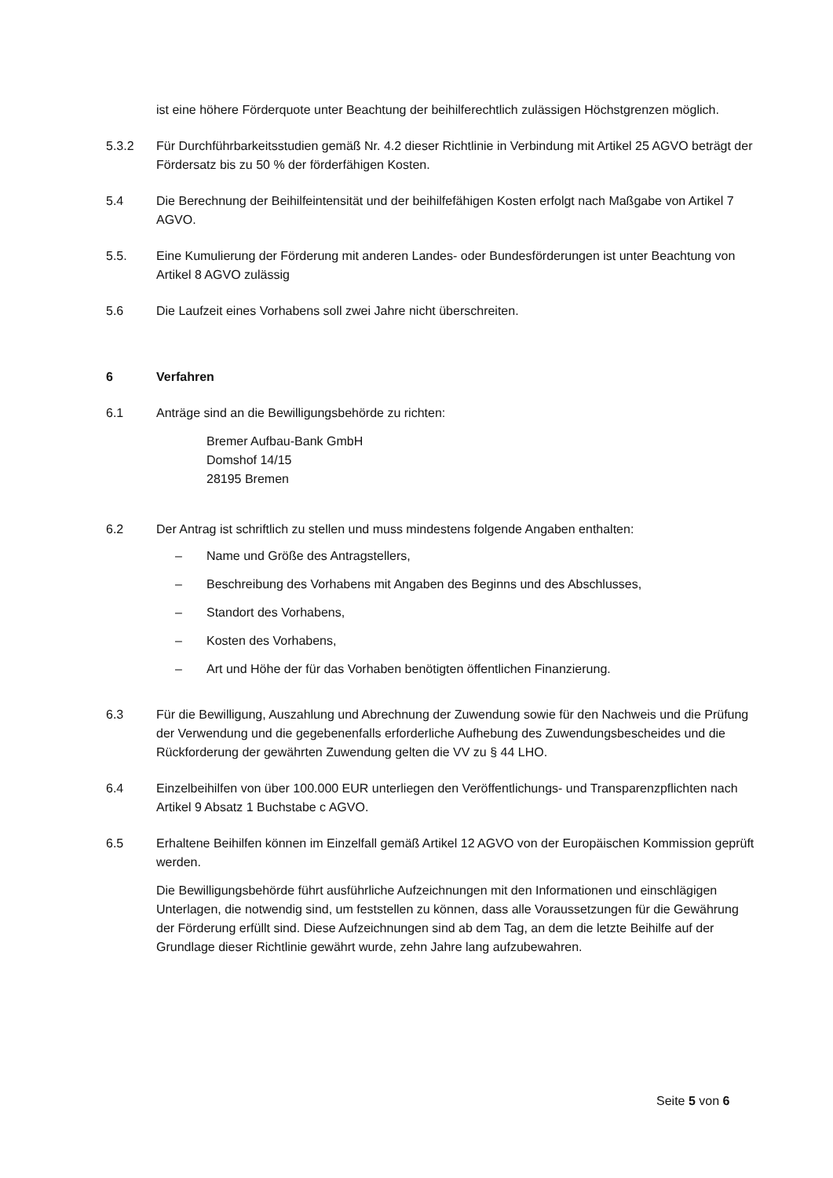ist eine höhere Förderquote unter Beachtung der beihilferechtlich zulässigen Höchstgrenzen möglich.
5.3.2 Für Durchführbarkeitsstudien gemäß Nr. 4.2 dieser Richtlinie in Verbindung mit Artikel 25 AGVO beträgt der Fördersatz bis zu 50 % der förderfähigen Kosten.
5.4 Die Berechnung der Beihilfeintensität und der beihilfefähigen Kosten erfolgt nach Maßgabe von Artikel 7 AGVO.
5.5. Eine Kumulierung der Förderung mit anderen Landes- oder Bundesförderungen ist unter Beachtung von Artikel 8 AGVO zulässig
5.6 Die Laufzeit eines Vorhabens soll zwei Jahre nicht überschreiten.
6 Verfahren
6.1 Anträge sind an die Bewilligungsbehörde zu richten:
Bremer Aufbau-Bank GmbH
Domshof 14/15
28195 Bremen
6.2 Der Antrag ist schriftlich zu stellen und muss mindestens folgende Angaben enthalten:
– Name und Größe des Antragstellers,
– Beschreibung des Vorhabens mit Angaben des Beginns und des Abschlusses,
– Standort des Vorhabens,
– Kosten des Vorhabens,
– Art und Höhe der für das Vorhaben benötigten öffentlichen Finanzierung.
6.3 Für die Bewilligung, Auszahlung und Abrechnung der Zuwendung sowie für den Nachweis und die Prüfung der Verwendung und die gegebenenfalls erforderliche Aufhebung des Zuwendungsbescheides und die Rückforderung der gewährten Zuwendung gelten die VV zu § 44 LHO.
6.4 Einzelbeihilfen von über 100.000 EUR unterliegen den Veröffentlichungs- und Transparenzpflichten nach Artikel 9 Absatz 1 Buchstabe c AGVO.
6.5 Erhaltene Beihilfen können im Einzelfall gemäß Artikel 12 AGVO von der Europäischen Kommission geprüft werden.
Die Bewilligungsbehörde führt ausführliche Aufzeichnungen mit den Informationen und einschlägigen Unterlagen, die notwendig sind, um feststellen zu können, dass alle Voraussetzungen für die Gewährung der Förderung erfüllt sind. Diese Aufzeichnungen sind ab dem Tag, an dem die letzte Beihilfe auf der Grundlage dieser Richtlinie gewährt wurde, zehn Jahre lang aufzubewahren.
Seite 5 von 6